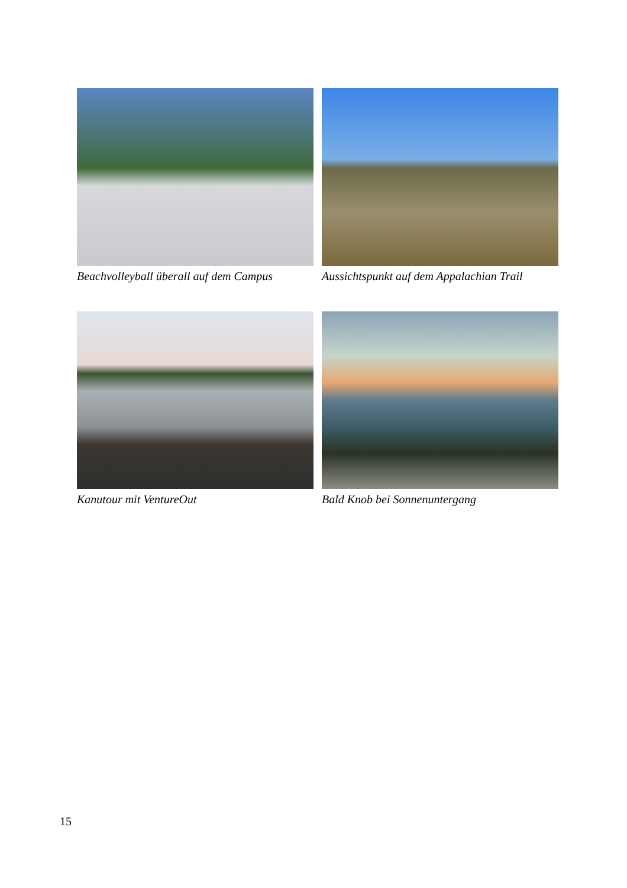Beachvolleyball überall auf dem Campus
Aussichtspunkt auf dem Appalachian Trail
Kanutour mit VentureOut
Bald Knob bei Sonnenuntergang
15